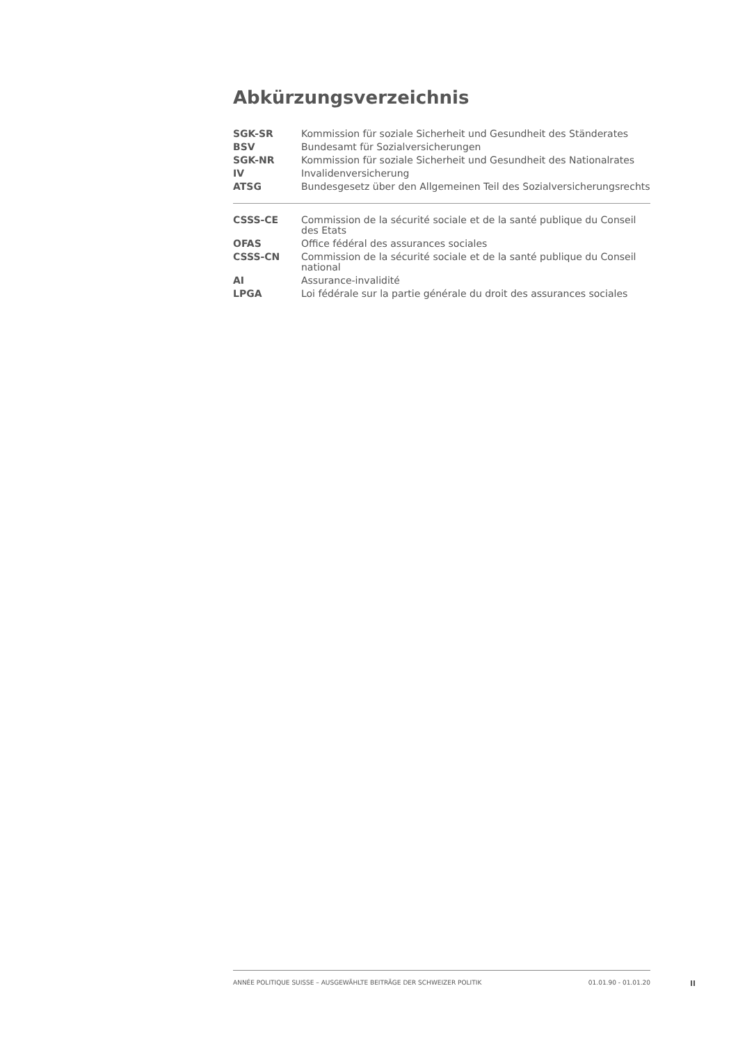Abkürzungsverzeichnis
| SGK-SR | Kommission für soziale Sicherheit und Gesundheit des Ständerates |
| BSV | Bundesamt für Sozialversicherungen |
| SGK-NR | Kommission für soziale Sicherheit und Gesundheit des Nationalrates |
| IV | Invalidenversicherung |
| ATSG | Bundesgesetz über den Allgemeinen Teil des Sozialversicherungsrechts |
| CSSS-CE | Commission de la sécurité sociale et de la santé publique du Conseil des Etats |
| OFAS | Office fédéral des assurances sociales |
| CSSS-CN | Commission de la sécurité sociale et de la santé publique du Conseil national |
| AI | Assurance-invalidité |
| LPGA | Loi fédérale sur la partie générale du droit des assurances sociales |
ANNÉE POLITIQUE SUISSE – AUSGEWÄHLTE BEITRÄGE DER SCHWEIZER POLITIK 01.01.90 - 01.01.20
II